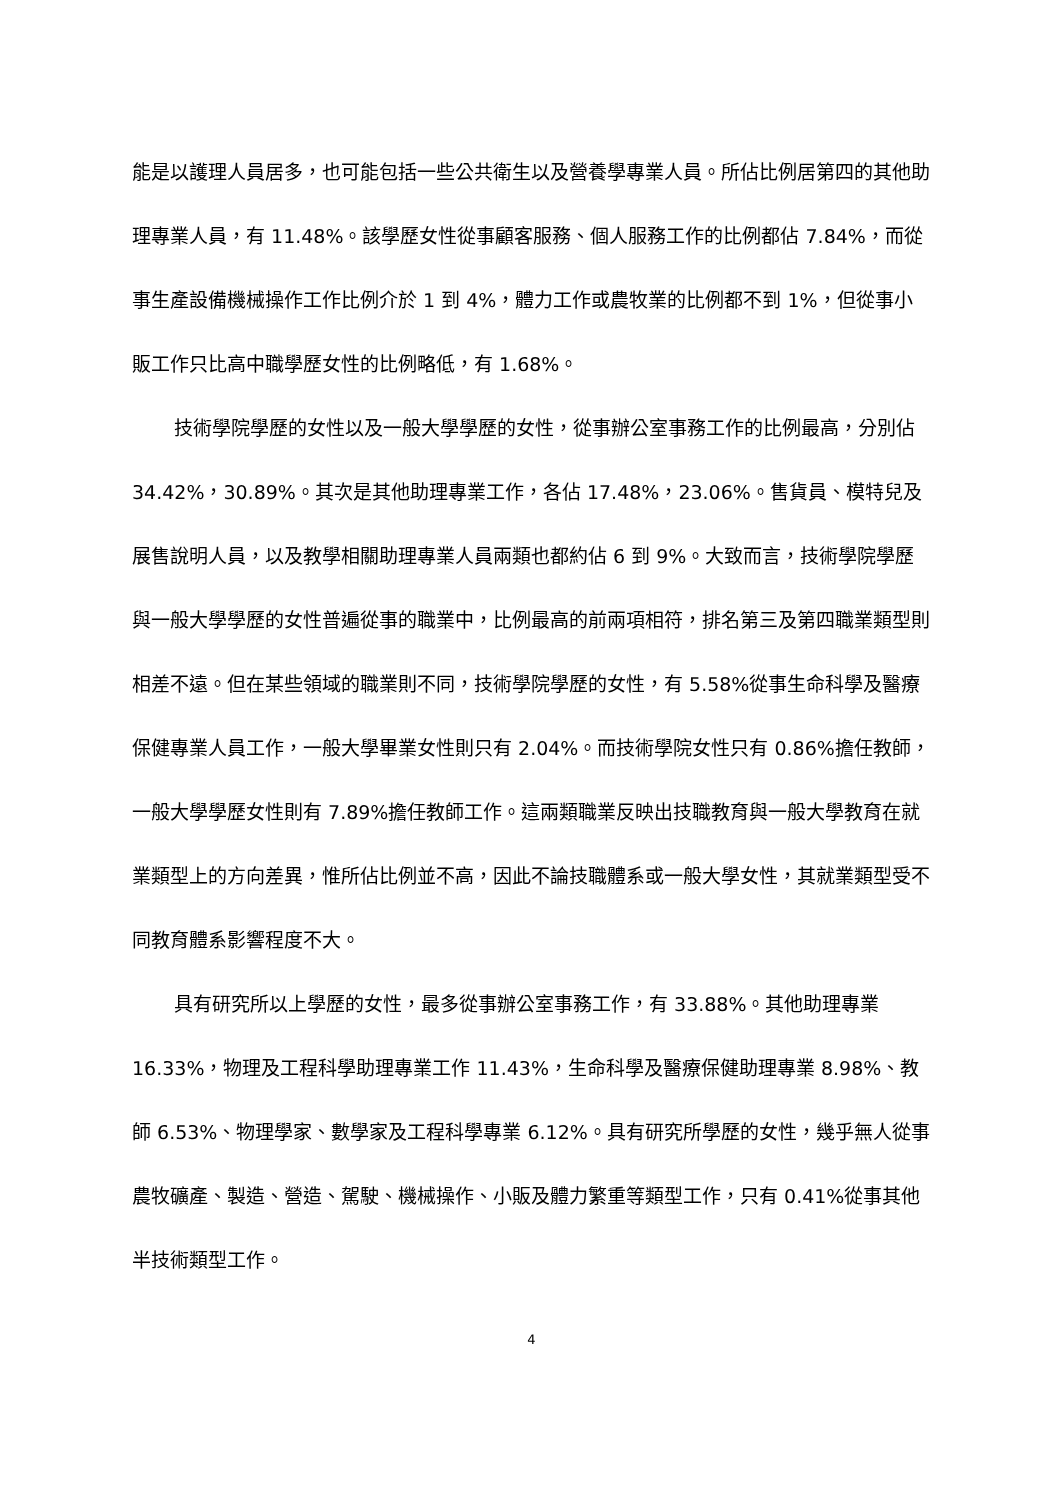能是以護理人員居多，也可能包括一些公共衛生以及營養學專業人員。所佔比例居第四的其他助理專業人員，有 11.48%。該學歷女性從事顧客服務、個人服務工作的比例都佔 7.84%，而從事生產設備機械操作工作比例介於 1 到 4%，體力工作或農牧業的比例都不到 1%，但從事小販工作只比高中職學歷女性的比例略低，有 1.68%。
技術學院學歷的女性以及一般大學學歷的女性，從事辦公室事務工作的比例最高，分別佔 34.42%，30.89%。其次是其他助理專業工作，各佔 17.48%，23.06%。售貨員、模特兒及展售說明人員，以及教學相關助理專業人員兩類也都約佔 6 到 9%。大致而言，技術學院學歷與一般大學學歷的女性普遍從事的職業中，比例最高的前兩項相符，排名第三及第四職業類型則相差不遠。但在某些領域的職業則不同，技術學院學歷的女性，有 5.58%從事生命科學及醫療保健專業人員工作，一般大學畢業女性則只有 2.04%。而技術學院女性只有 0.86%擔任教師，一般大學學歷女性則有 7.89%擔任教師工作。這兩類職業反映出技職教育與一般大學教育在就業類型上的方向差異，惟所佔比例並不高，因此不論技職體系或一般大學女性，其就業類型受不同教育體系影響程度不大。
具有研究所以上學歷的女性，最多從事辦公室事務工作，有 33.88%。其他助理專業 16.33%，物理及工程科學助理專業工作 11.43%，生命科學及醫療保健助理專業 8.98%、教師 6.53%、物理學家、數學家及工程科學專業 6.12%。具有研究所學歷的女性，幾乎無人從事農牧礦產、製造、營造、駕駛、機械操作、小販及體力繁重等類型工作，只有 0.41%從事其他半技術類型工作。
4